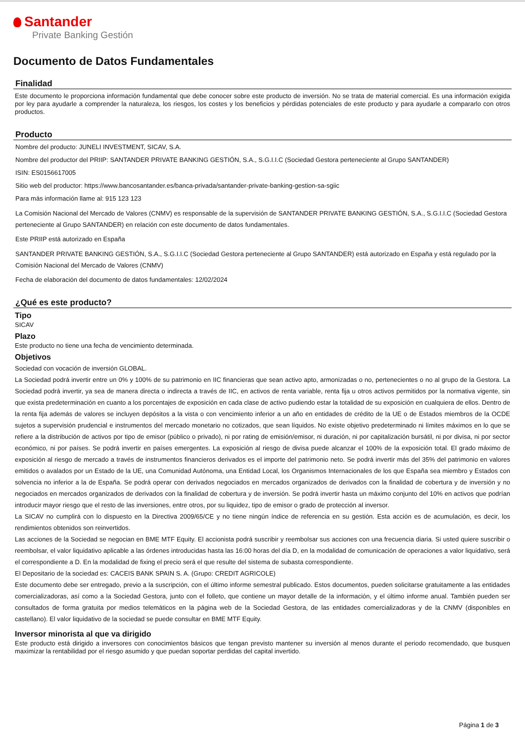Santander
Private Banking Gestión
Documento de Datos Fundamentales
Finalidad
Este documento le proporciona información fundamental que debe conocer sobre este producto de inversión. No se trata de material comercial. Es una información exigida por ley para ayudarle a comprender la naturaleza, los riesgos, los costes y los beneficios y pérdidas potenciales de este producto y para ayudarle a compararlo con otros productos.
Producto
Nombre del producto: JUNELI INVESTMENT, SICAV, S.A.
Nombre del productor del PRIIP: SANTANDER PRIVATE BANKING GESTIÓN, S.A., S.G.I.I.C (Sociedad Gestora perteneciente al Grupo SANTANDER)
ISIN: ES0156617005
Sitio web del productor: https://www.bancosantander.es/banca-privada/santander-private-banking-gestion-sa-sgiic
Para más información llame al: 915 123 123
La Comisión Nacional del Mercado de Valores (CNMV) es responsable de la supervisión de SANTANDER PRIVATE BANKING GESTIÓN, S.A., S.G.I.I.C (Sociedad Gestora perteneciente al Grupo SANTANDER) en relación con este documento de datos fundamentales.
Este PRIIP está autorizado en España
SANTANDER PRIVATE BANKING GESTIÓN, S.A., S.G.I.I.C (Sociedad Gestora perteneciente al Grupo SANTANDER) está autorizado en España y está regulado por la Comisión Nacional del Mercado de Valores (CNMV)
Fecha de elaboración del documento de datos fundamentales: 12/02/2024
¿Qué es este producto?
Tipo
SICAV
Plazo
Este producto no tiene una fecha de vencimiento determinada.
Objetivos
Sociedad con vocación de inversión GLOBAL.
La Sociedad podrá invertir entre un 0% y 100% de su patrimonio en IIC financieras que sean activo apto, armonizadas o no, pertenecientes o no al grupo de la Gestora. La Sociedad podrá invertir, ya sea de manera directa o indirecta a través de IIC, en activos de renta variable, renta fija u otros activos permitidos por la normativa vigente, sin que exista predeterminación en cuanto a los porcentajes de exposición en cada clase de activo pudiendo estar la totalidad de su exposición en cualquiera de ellos. Dentro de la renta fija además de valores se incluyen depósitos a la vista o con vencimiento inferior a un año en entidades de crédito de la UE o de Estados miembros de la OCDE sujetos a supervisión prudencial e instrumentos del mercado monetario no cotizados, que sean líquidos. No existe objetivo predeterminado ni límites máximos en lo que se refiere a la distribución de activos por tipo de emisor (público o privado), ni por rating de emisión/emisor, ni duración, ni por capitalización bursátil, ni por divisa, ni por sector económico, ni por países. Se podrá invertir en países emergentes. La exposición al riesgo de divisa puede alcanzar el 100% de la exposición total. El grado máximo de exposición al riesgo de mercado a través de instrumentos financieros derivados es el importe del patrimonio neto. Se podrá invertir más del 35% del patrimonio en valores emitidos o avalados por un Estado de la UE, una Comunidad Autónoma, una Entidad Local, los Organismos Internacionales de los que España sea miembro y Estados con solvencia no inferior a la de España. Se podrá operar con derivados negociados en mercados organizados de derivados con la finalidad de cobertura y de inversión y no negociados en mercados organizados de derivados con la finalidad de cobertura y de inversión. Se podrá invertir hasta un máximo conjunto del 10% en activos que podrían introducir mayor riesgo que el resto de las inversiones, entre otros, por su liquidez, tipo de emisor o grado de protección al inversor.
La SICAV no cumplirá con lo dispuesto en la Directiva 2009/65/CE y no tiene ningún índice de referencia en su gestión. Esta acción es de acumulación, es decir, los rendimientos obtenidos son reinvertidos.
Las acciones de la Sociedad se negocian en BME MTF Equity. El accionista podrá suscribir y reembolsar sus acciones con una frecuencia diaria. Si usted quiere suscribir o reembolsar, el valor liquidativo aplicable a las órdenes introducidas hasta las 16:00 horas del día D, en la modalidad de comunicación de operaciones a valor liquidativo, será el correspondiente a D. En la modalidad de fixing el precio será el que resulte del sistema de subasta correspondiente.
El Depositario de la sociedad es: CACEIS BANK SPAIN S. A. (Grupo: CREDIT AGRICOLE)
Este documento debe ser entregado, previo a la suscripción, con el último informe semestral publicado. Estos documentos, pueden solicitarse gratuitamente a las entidades comercializadoras, así como a la Sociedad Gestora, junto con el folleto, que contiene un mayor detalle de la información, y el último informe anual. También pueden ser consultados de forma gratuita por medios telemáticos en la página web de la Sociedad Gestora, de las entidades comercializadoras y de la CNMV (disponibles en castellano). El valor liquidativo de la sociedad se puede consultar en BME MTF Equity.
Inversor minorista al que va dirigido
Este producto está dirigido a inversores con conocimientos básicos que tengan previsto mantener su inversión al menos durante el periodo recomendado, que busquen maximizar la rentabilidad por el riesgo asumido y que puedan soportar perdidas del capital invertido.
Página 1 de 3